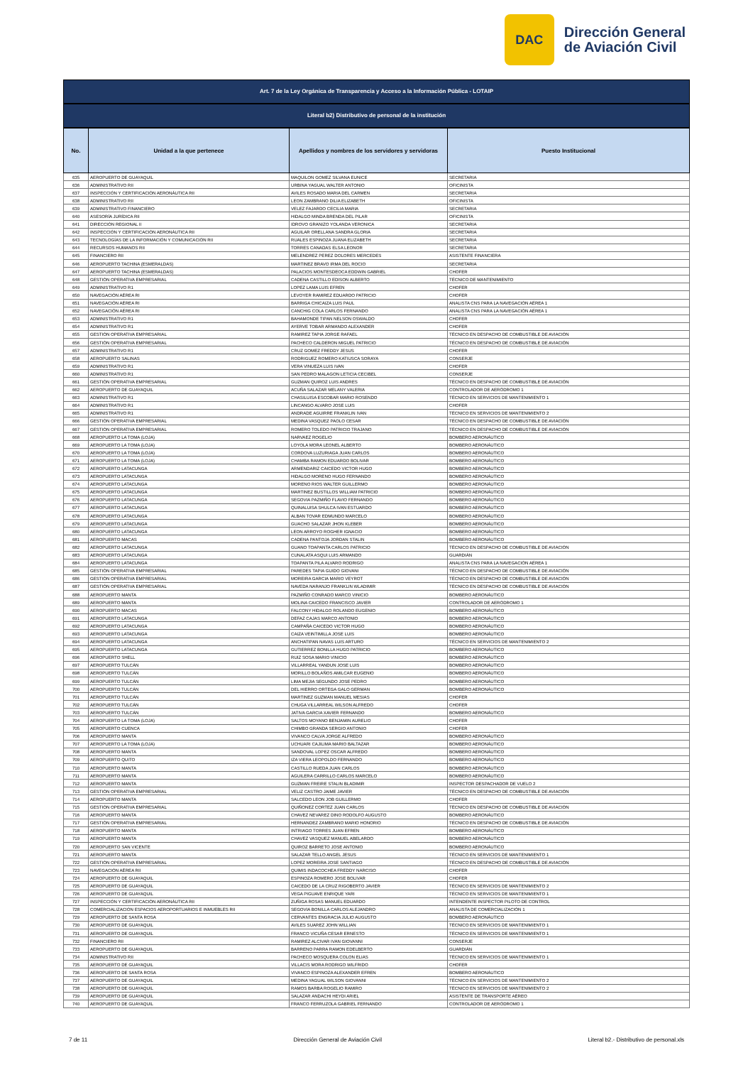DAC
Dirección General
de Aviación Civil
Art. 7 de la Ley Orgánica de Transparencia y Acceso a la Información Pública - LOTAIP
Literal b2) Distributivo de personal de la institución
| No. | Unidad a la que pertenece | Apellidos y nombres de los servidores y servidoras | Puesto Institucional |
| --- | --- | --- | --- |
| 635 | AEROPUERTO DE GUAYAQUIL | MAQUILON GOMEZ SILVANA EUNICE | SECRETARIA |
| 636 | ADMINISTRATIVO RII | URBINA YAGUAL WALTER ANTONIO | OFICINISTA |
| 637 | INSPECCIÓN Y CERTIFICACIÓN AERONÁUTICA RII | AVILES ROSADO MARIA DEL CARMEN | SECRETARIA |
| 638 | ADMINISTRATIVO RII | LEON ZAMBRANO DILIA ELIZABETH | OFICINISTA |
| 639 | ADMINISTRATIVO FINANCIERO | VELEZ FAJARDO CECILIA MARIA | SECRETARIA |
| 640 | ASESORÍA JURÍDICA RII | HIDALGO MINDA BRENDA DEL PILAR | OFICINISTA |
| 641 | DIRECCIÓN REGIONAL II | IDROVO GRANIZO YOLANDA VERONICA | SECRETARIA |
| 642 | INSPECCIÓN Y CERTIFICACIÓN AERONÁUTICA RII | AGUILAR ORELLANA SANDRA GLORIA | SECRETARIA |
| 643 | TECNOLOGÍAS DE LA INFORMACIÓN Y COMUNICACIÓN RII | RUALES ESPINOZA JUANA ELIZABETH | SECRETARIA |
| 644 | RECURSOS HUMANOS RII | TORRES CANADAS ELSA LEONOR | SECRETARIA |
| 645 | FINANCIERO RII | MELENDREZ PEREZ DOLORES MERCEDES | ASISTENTE FINANCIERA |
| 646 | AEROPUERTO TACHINA (ESMERALDAS) | MARTINEZ BRAVO IRMA DEL ROCIO | SECRETARIA |
| 647 | AEROPUERTO TACHINA (ESMERALDAS) | PALACIOS MONTESDEOCA EDDWIN GABRIEL | CHOFER |
| 648 | GESTIÓN OPERATIVA EMPRESARIAL | CADENA CASTILLO EDISON ALBERTO | TÉCNICO DE MANTENIMIENTO |
| 649 | ADMINISTRATIVO R1 | LOPEZ LAMA LUIS EFREN | CHOFER |
| 650 | NAVEGACIÓN AÉREA RI | LEVOYER RAMIREZ EDUARDO PATRICIO | CHOFER |
| 651 | NAVEGACIÓN AÉREA RI | BARRIGA CHICAIZA LUIS PAUL | ANALISTA CNS PARA LA NAVEGACIÓN AÉREA 1 |
| 652 | NAVEGACIÓN AÉREA RI | CANCHIG COLA CARLOS FERNANDO | ANALISTA CNS PARA LA NAVEGACIÓN AÉREA 1 |
| 653 | ADMINISTRATIVO R1 | BAHAMONDE TIPAN NELSON OSWALDO | CHOFER |
| 654 | ADMINISTRATIVO R1 | AYERVE TOBAR ARMANDO ALEXANDER | CHOFER |
| 655 | GESTIÓN OPERATIVA EMPRESARIAL | RAMIREZ TAPIA JORGE RAFAEL | TÉCNICO EN DESPACHO DE COMBUSTIBLE DE AVIACIÓN |
| 656 | GESTIÓN OPERATIVA EMPRESARIAL | PACHECO CALDERON MIGUEL PATRICIO | TÉCNICO EN DESPACHO DE COMBUSTIBLE DE AVIACIÓN |
| 657 | ADMINISTRATIVO R1 | CRUZ GOMEZ FREDDY JESUS | CHOFER |
| 658 | AEROPUERTO SALINAS | RODRIGUEZ ROMERO KATIUSCA SORAYA | CONSERJE |
| 659 | ADMINISTRATIVO R1 | VERA VINUEZA LUIS IVAN | CHOFER |
| 660 | ADMINISTRATIVO R1 | SAN PEDRO MALAGON LETICIA CECIBEL | CONSERJE |
| 661 | GESTIÓN OPERATIVA EMPRESARIAL | GUZMAN QUIROZ LUIS ANDRES | TÉCNICO EN DESPACHO DE COMBUSTIBLE DE AVIACIÓN |
| 662 | AEROPUERTO DE GUAYAQUIL | ACUÑA SALAZAR MELANY VALERIA | CONTROLADOR DE AERÓDROMO 1 |
| 663 | ADMINISTRATIVO R1 | CHASILUISA ESCOBAR MARIO ROSENDO | TÉCNICO EN SERVICIOS DE MANTENIMIENTO 1 |
| 664 | ADMINISTRATIVO R1 | LINCANGO ALVARO JOSE LUIS | CHOFER |
| 665 | ADMINISTRATIVO R1 | ANDRADE AGUIRRE FRANKLIN IVAN | TÉCNICO EN SERVICIOS DE MANTENIMIENTO 2 |
| 666 | GESTIÓN OPERATIVA EMPRESARIAL | MEDINA VASQUEZ PAOLO CESAR | TÉCNICO EN DESPACHO DE COMBUSTIBLE DE AVIACIÓN |
| 667 | GESTIÓN OPERATIVA EMPRESARIAL | ROMERO TOLEDO PATRICIO TRAJANO | TÉCNICO EN DESPACHO DE COMBUSTIBLE DE AVIACIÓN |
| 668 | AEROPUERTO LA TOMA (LOJA) | NARVAEZ ROGELIO | BOMBERO AERONÁUTICO |
| 669 | AEROPUERTO LA TOMA (LOJA) | LOYOLA MORA LEONEL ALBERTO | BOMBERO AERONÁUTICO |
| 670 | AEROPUERTO LA TOMA (LOJA) | CORDOVA LUZURIAGA JUAN CARLOS | BOMBERO AERONÁUTICO |
| 671 | AEROPUERTO LA TOMA (LOJA) | CHAMBA RAMON EDUARDO BOLIVAR | BOMBERO AERONÁUTICO |
| 672 | AEROPUERTO LATACUNGA | ARMENDARIZ CAICEDO VICTOR HUGO | BOMBERO AERONÁUTICO |
| 673 | AEROPUERTO LATACUNGA | HIDALGO MORENO HUGO FERNANDO | BOMBERO AERONÁUTICO |
| 674 | AEROPUERTO LATACUNGA | MORENO RIOS WALTER GUILLERMO | BOMBERO AERONÁUTICO |
| 675 | AEROPUERTO LATACUNGA | MARTINEZ BUSTILLOS WILLIAM PATRICIO | BOMBERO AERONÁUTICO |
| 676 | AEROPUERTO LATACUNGA | SEGOVIA PAZMIÑO FLAVIO FERNANDO | BOMBERO AERONÁUTICO |
| 677 | AEROPUERTO LATACUNGA | QUINALUISA SHULCA IVAN ESTUARDO | BOMBERO AERONÁUTICO |
| 678 | AEROPUERTO LATACUNGA | ALBAN TOVAR EDMUNDO MARCELO | BOMBERO AERONÁUTICO |
| 679 | AEROPUERTO LATACUNGA | GUACHO SALAZAR JHON KLEBER | BOMBERO AERONÁUTICO |
| 680 | AEROPUERTO LATACUNGA | LEON ARROYO ROGHER IGNACIO | BOMBERO AERONÁUTICO |
| 681 | AEROPUERTO MACAS | CADENA PANTOJA JORDAN STALIN | BOMBERO AERONÁUTICO |
| 682 | AEROPUERTO LATACUNGA | GUANO TOAPANTA CARLOS PATRICIO | TÉCNICO EN DESPACHO DE COMBUSTIBLE DE AVIACIÓN |
| 683 | AEROPUERTO LATACUNGA | CUNALATA ASQUI LUIS ARMANDO | GUARDIÁN |
| 684 | AEROPUERTO LATACUNGA | TOAPANTA PILA ALVARO RODRIGO | ANALISTA CNS PARA LA NAVEGACIÓN AÉREA 1 |
| 685 | GESTIÓN OPERATIVA EMPRESARIAL | PAREDES TAPIA GUIDO GIOVANI | TÉCNICO EN DESPACHO DE COMBUSTIBLE DE AVIACIÓN |
| 686 | GESTIÓN OPERATIVA EMPRESARIAL | MOREIRA GARCIA MARIO VEYROT | TÉCNICO EN DESPACHO DE COMBUSTIBLE DE AVIACIÓN |
| 687 | GESTIÓN OPERATIVA EMPRESARIAL | NAVEDA NARANJO FRANKLIN WLADIMIR | TÉCNICO EN DESPACHO DE COMBUSTIBLE DE AVIACIÓN |
| 688 | AEROPUERTO MANTA | PAZMIÑO CONRADO MARCO VINICIO | BOMBERO AERONÁUTICO |
| 689 | AEROPUERTO MANTA | MOLINA CAICEDO FRANCISCO JAVIER | CONTROLADOR DE AERÓDROMO 1 |
| 690 | AEROPUERTO MACAS | FALCONY HIDALGO ROLANDO EUGENIO | BOMBERO AERONÁUTICO |
| 691 | AEROPUERTO LATACUNGA | DEFAZ CAJAS MARCO ANTONIO | BOMBERO AERONÁUTICO |
| 692 | AEROPUERTO LATACUNGA | CAMPAÑA CAICEDO VICTOR HUGO | BOMBERO AERONÁUTICO |
| 693 | AEROPUERTO LATACUNGA | CAIZA VEINTIMILLA JOSE LUIS | BOMBERO AERONÁUTICO |
| 694 | AEROPUERTO LATACUNGA | ANCHATIPAN NAVAS LUIS ARTURO | TÉCNICO EN SERVICIOS DE MANTENIMIENTO 2 |
| 695 | AEROPUERTO LATACUNGA | GUTIERREZ BONILLA HUGO PATRICIO | BOMBERO AERONÁUTICO |
| 696 | AEROPUERTO SHELL | RUIZ SOSA MARIO VINICIO | BOMBERO AERONÁUTICO |
| 697 | AEROPUERTO TULCÁN | VILLARREAL YANDUN JOSE LUIS | BOMBERO AERONÁUTICO |
| 698 | AEROPUERTO TULCÁN | MORILLO BOLAÑOS AMILCAR EUGENIO | BOMBERO AERONÁUTICO |
| 699 | AEROPUERTO TULCÁN | LIMA MEJIA SEGUNDO JOSE PEDRO | BOMBERO AERONÁUTICO |
| 700 | AEROPUERTO TULCÁN | DEL HIERRO ORTEGA GALO GERMAN | BOMBERO AERONÁUTICO |
| 701 | AEROPUERTO TULCÁN | MARTINEZ GUZMAN MANUEL MESIAS | CHOFER |
| 702 | AEROPUERTO TULCÁN | CHUGA VILLARREAL WILSON ALFREDO | CHOFER |
| 703 | AEROPUERTO TULCÁN | JATIVA GARCIA XAVIER FERNANDO | BOMBERO AERONÁUTICO |
| 704 | AEROPUERTO LA TOMA (LOJA) | SALTOS MOYANO BENJAMIN AURELIO | CHOFER |
| 705 | AEROPUERTO CUENCA | CHIMBO GRANDA SERGIO ANTONIO | CHOFER |
| 706 | AEROPUERTO MANTA | VIVANCO CALVA JORGE ALFREDO | BOMBERO AERONÁUTICO |
| 707 | AEROPUERTO LA TOMA (LOJA) | UCHUARI CAJILIMA MARIO BALTAZAR | BOMBERO AERONÁUTICO |
| 708 | AEROPUERTO MANTA | SANDOVAL LOPEZ OSCAR ALFREDO | BOMBERO AERONÁUTICO |
| 709 | AEROPUERTO QUITO | IZA VIERA LEOPOLDO FERNANDO | BOMBERO AERONÁUTICO |
| 710 | AEROPUERTO MANTA | CASTILLO RUEDA JUAN CARLOS | BOMBERO AERONÁUTICO |
| 711 | AEROPUERTO MANTA | AGUILERA CARRILLO CARLOS MARCELO | BOMBERO AERONÁUTICO |
| 712 | AEROPUERTO MANTA | GUZMAN FREIRE STALIN BLADIMIR | INSPECTOR DESPACHADOR DE VUELO 2 |
| 713 | GESTIÓN OPERATIVA EMPRESARIAL | VELIZ CASTRO JAIME JAVIER | TÉCNICO EN DESPACHO DE COMBUSTIBLE DE AVIACIÓN |
| 714 | AEROPUERTO MANTA | SALCEDO LEON JOB GUILLERMO | CHOFER |
| 715 | GESTIÓN OPERATIVA EMPRESARIAL | QUIÑONEZ CORTEZ JUAN CARLOS | TÉCNICO EN DESPACHO DE COMBUSTIBLE DE AVIACIÓN |
| 716 | AEROPUERTO MANTA | CHAVEZ NEVAREZ DINO RODOLFO AUGUSTO | BOMBERO AERONÁUTICO |
| 717 | GESTIÓN OPERATIVA EMPRESARIAL | HERNANDEZ ZAMBRANO MARIO HONORIO | TÉCNICO EN DESPACHO DE COMBUSTIBLE DE AVIACIÓN |
| 718 | AEROPUERTO MANTA | INTRIAGO TORRES JUAN EFREN | BOMBERO AERONÁUTICO |
| 719 | AEROPUERTO MANTA | CHAVEZ VASQUEZ MANUEL ABELARDO | BOMBERO AERONÁUTICO |
| 720 | AEROPUERTO SAN VICENTE | QUIROZ BARRETO JOSE ANTONIO | BOMBERO AERONÁUTICO |
| 721 | AEROPUERTO MANTA | SALAZAR TELLO ANGEL JESUS | TÉCNICO EN SERVICIOS DE MANTENIMIENTO 1 |
| 722 | GESTIÓN OPERATIVA EMPRESARIAL | LOPEZ MOREIRA JOSE SANTIAGO | TÉCNICO EN DESPACHO DE COMBUSTIBLE DE AVIACIÓN |
| 723 | NAVEGACIÓN AÉREA RII | QUIMIS INDACOCHEA FREDDY NARCISO | CHOFER |
| 724 | AEROPUERTO DE GUAYAQUIL | ESPINOZA ROMERO JOSE BOLIVAR | CHOFER |
| 725 | AEROPUERTO DE GUAYAQUIL | CAICEDO DE LA CRUZ RIGOBERTO JAVIER | TÉCNICO EN SERVICIOS DE MANTENIMIENTO 2 |
| 726 | AEROPUERTO DE GUAYAQUIL | VEGA PIGUAVE ENRIQUE YARI | TÉCNICO EN SERVICIOS DE MANTENIMIENTO 1 |
| 727 | INSPECCIÓN Y CERTIFICACIÓN AERONÁUTICA RII | ZUÑIGA ROSAS MANUEL EDUARDO | INTENDENTE INSPECTOR PILOTO DE CONTROL |
| 728 | COMERCIALIZACIÓN ESPACIOS AEROPORTUARIOS E INMUEBLES RII | SEGOVIA BONILLA CARLOS ALEJANDRO | ANALISTA DE COMERCIALIZACIÓN 1 |
| 729 | AEROPUERTO DE SANTA ROSA | CERVANTES ENGRACIA JULIO AUGUSTO | BOMBERO AERONÁUTICO |
| 730 | AEROPUERTO DE GUAYAQUIL | AVILES SUAREZ JOHN WILLIAN | TÉCNICO EN SERVICIOS DE MANTENIMIENTO 1 |
| 731 | AEROPUERTO DE GUAYAQUIL | FRANCO VICUÑA CESAR ERNESTO | TÉCNICO EN SERVICIOS DE MANTENIMIENTO 1 |
| 732 | FINANCIERO RII | RAMIREZ ALCIVAR IVAN GIOVANNI | CONSERJE |
| 733 | AEROPUERTO DE GUAYAQUIL | BARRENO PARRA RAMON EDELBERTO | GUARDIÁN |
| 734 | ADMINISTRATIVO RII | PACHECO MOSQUERA COLON ELIAS | TÉCNICO EN SERVICIOS DE MANTENIMIENTO 1 |
| 735 | AEROPUERTO DE GUAYAQUIL | VILLACIS MORA RODRIGO WILFRIDO | CHOFER |
| 736 | AEROPUERTO DE SANTA ROSA | VIVANCO ESPINOZA ALEXANDER EFREN | BOMBERO AERONÁUTICO |
| 737 | AEROPUERTO DE GUAYAQUIL | MEDINA YAGUAL WILSON GIOVANNI | TÉCNICO EN SERVICIOS DE MANTENIMIENTO 2 |
| 738 | AEROPUERTO DE GUAYAQUIL | RAMOS BARBA ROGELIO RAMIRO | TÉCNICO EN SERVICIOS DE MANTENIMIENTO 2 |
| 739 | AEROPUERTO DE GUAYAQUIL | SALAZAR ANDACHI HEYDI ARIEL | ASISTENTE DE TRANSPORTE AÉREO |
| 740 | AEROPUERTO DE GUAYAQUIL | FRANCO FERRUZOLA GABRIEL FERNANDO | CONTROLADOR DE AERÓDROMO 1 |
7 de 11 Dirección General de Aviación Civil Literal b2.- Distributivo de personal.xls